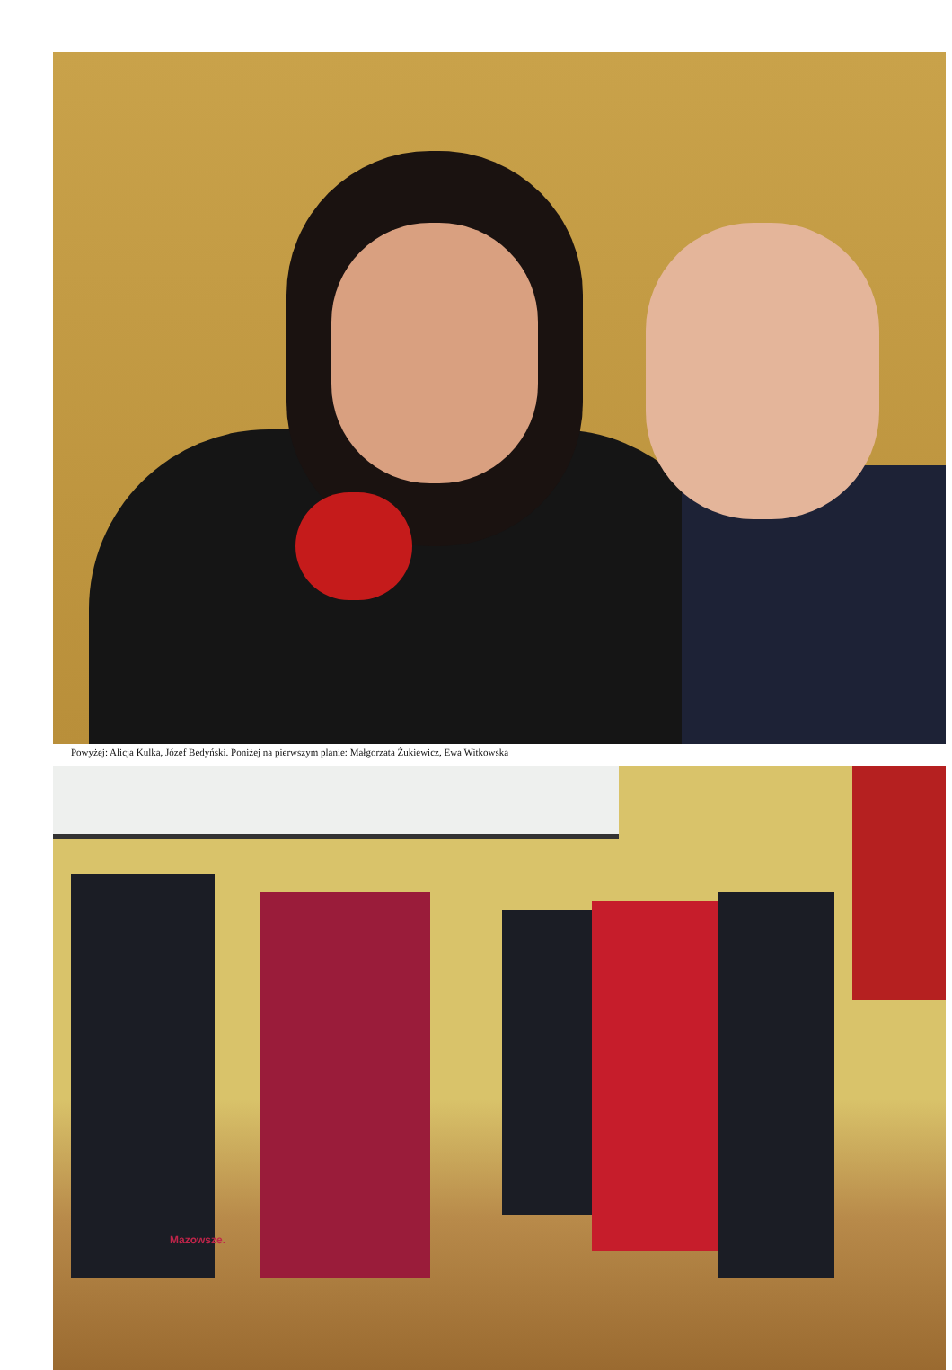Powyżej: Alicja Kulka, Józef Bedyński. Poniżej na pierwszym planie: Małgorzata Żukiewicz, Ewa Witkowska
Mazowsze.